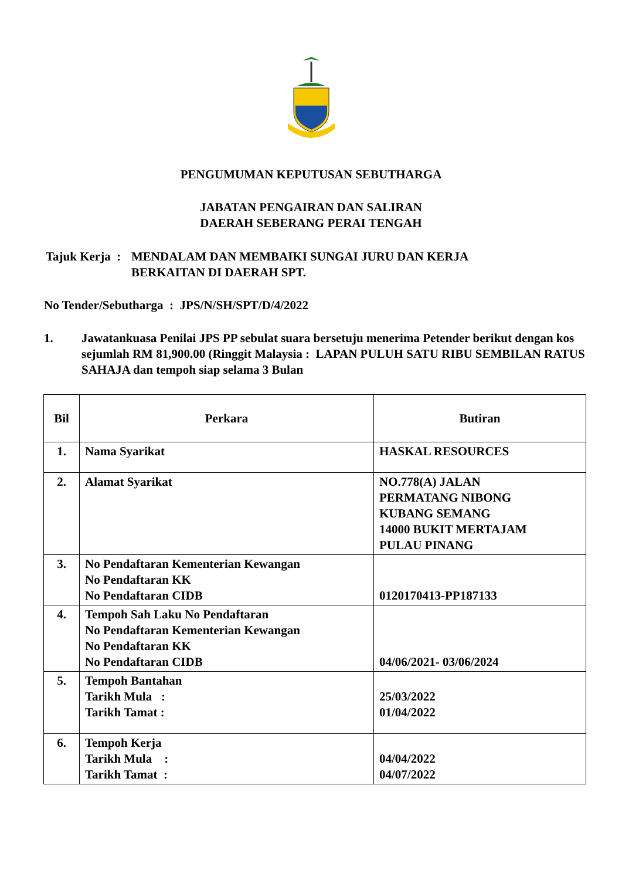PENGUMUMAN KEPUTUSAN SEBUTHARGA
JABATAN PENGAIRAN DAN SALIRAN
DAERAH SEBERANG PERAI TENGAH
Tajuk Kerja : MENDALAM DAN MEMBAIKI SUNGAI JURU DAN KERJA
BERKAITAN DI DAERAH SPT.
No Tender/Sebutharga : JPS/N/SH/SPT/D/4/2022
1. Jawatankuasa Penilai JPS PP sebulat suara bersetuju menerima Petender berikut dengan kos sejumlah RM 81,900.00 (Ringgit Malaysia : LAPAN PULUH SATU RIBU SEMBILAN RATUS SAHAJA dan tempoh siap selama 3 Bulan
| Bil | Perkara | Butiran |
| --- | --- | --- |
| 1. | Nama Syarikat | HASKAL RESOURCES |
| 2. | Alamat Syarikat | NO.778(A) JALAN PERMATANG NIBONG KUBANG SEMANG 14000 BUKIT MERTAJAM PULAU PINANG |
| 3. | No Pendaftaran Kementerian Kewangan No Pendaftaran KK No Pendaftaran CIDB | 0120170413-PP187133 |
| 4. | Tempoh Sah Laku No Pendaftaran No Pendaftaran Kementerian Kewangan No Pendaftaran KK No Pendaftaran CIDB | 04/06/2021- 03/06/2024 |
| 5. | Tempoh Bantahan Tarikh Mula : Tarikh Tamat : | 25/03/2022 01/04/2022 |
| 6. | Tempoh Kerja Tarikh Mula : Tarikh Tamat : | 04/04/2022 04/07/2022 |